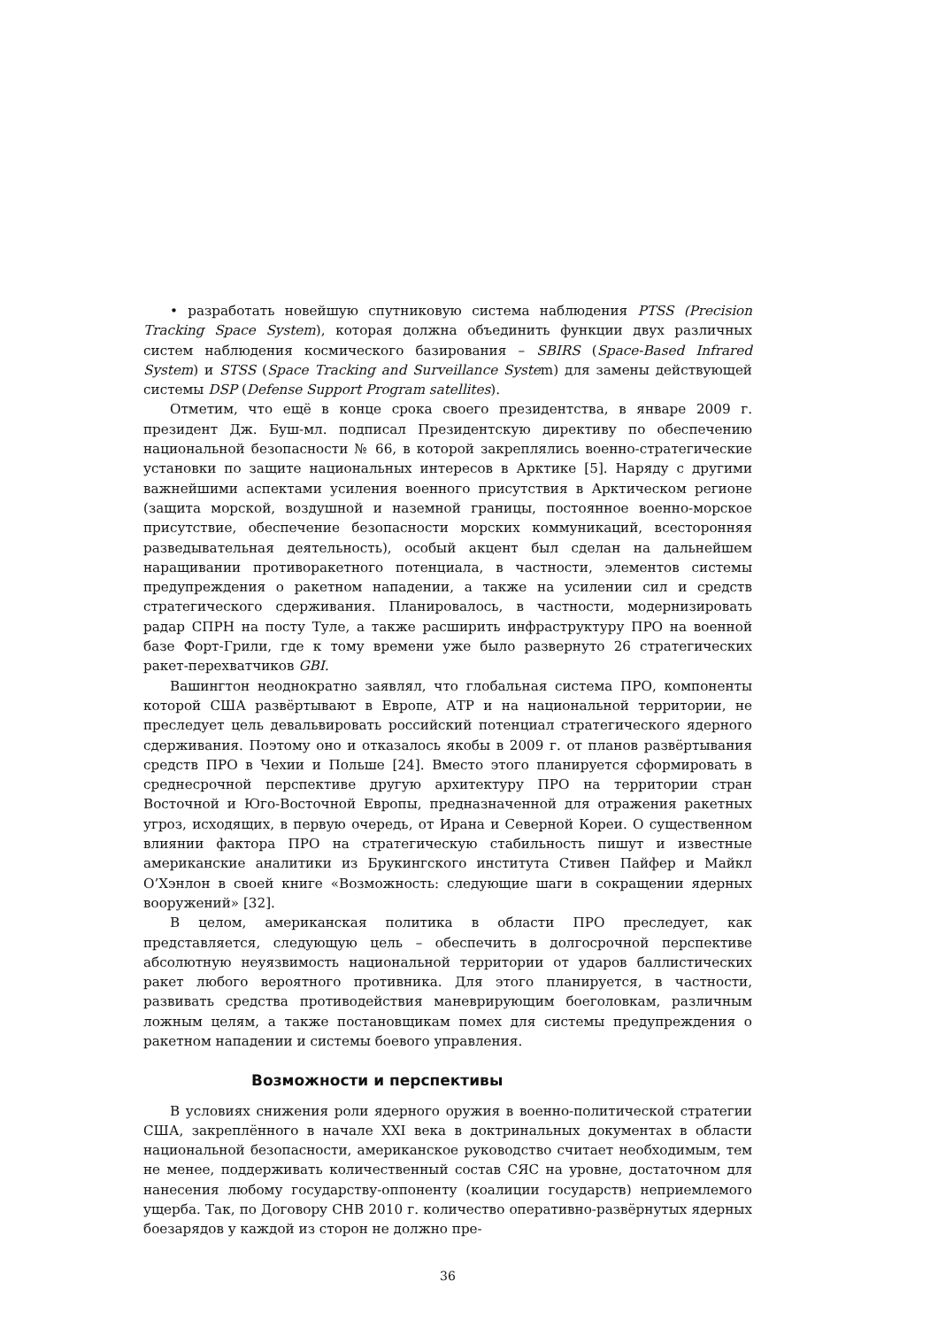• разработать новейшую спутниковую система наблюдения PTSS (Precision Tracking Space System), которая должна объединить функции двух различных систем наблюдения космического базирования – SBIRS (Space-Based Infrared System) и STSS (Space Tracking and Surveillance System) для замены действующей системы DSP (Defense Support Program satellites).
Отметим, что ещё в конце срока своего президентства, в январе 2009 г. президент Дж. Буш-мл. подписал Президентскую директиву по обеспечению национальной безопасности № 66, в которой закреплялись военно-стратегические установки по защите национальных интересов в Арктике [5]. Наряду с другими важнейшими аспектами усиления военного присутствия в Арктическом регионе (защита морской, воздушной и наземной границы, постоянное военно-морское присутствие, обеспечение безопасности морских коммуникаций, всесторонняя разведывательная деятельность), особый акцент был сделан на дальнейшем наращивании противоракетного потенциала, в частности, элементов системы предупреждения о ракетном нападении, а также на усилении сил и средств стратегического сдерживания. Планировалось, в частности, модернизировать радар СПРН на посту Туле, а также расширить инфраструктуру ПРО на военной базе Форт-Грили, где к тому времени уже было развернуто 26 стратегических ракет-перехватчиков GBI.
Вашингтон неоднократно заявлял, что глобальная система ПРО, компоненты которой США развёртывают в Европе, АТР и на национальной территории, не преследует цель девальвировать российский потенциал стратегического ядерного сдерживания. Поэтому оно и отказалось якобы в 2009 г. от планов развёртывания средств ПРО в Чехии и Польше [24]. Вместо этого планируется сформировать в среднесрочной перспективе другую архитектуру ПРО на территории стран Восточной и Юго-Восточной Европы, предназначенной для отражения ракетных угроз, исходящих, в первую очередь, от Ирана и Северной Кореи. О существенном влиянии фактора ПРО на стратегическую стабильность пишут и известные американские аналитики из Брукингского института Стивен Пайфер и Майкл О’Хэнлон в своей книге «Возможность: следующие шаги в сокращении ядерных вооружений» [32].
В целом, американская политика в области ПРО преследует, как представляется, следующую цель – обеспечить в долгосрочной перспективе абсолютную неуязвимость национальной территории от ударов баллистических ракет любого вероятного противника. Для этого планируется, в частности, развивать средства противодействия маневрирующим боеголовкам, различным ложным целям, а также постановщикам помех для системы предупреждения о ракетном нападении и системы боевого управления.
Возможности и перспективы
В условиях снижения роли ядерного оружия в военно-политической стратегии США, закреплённого в начале XXI века в доктринальных документах в области национальной безопасности, американское руководство считает необходимым, тем не менее, поддерживать количественный состав СЯС на уровне, достаточном для нанесения любому государству-оппоненту (коалиции государств) неприемлемого ущерба. Так, по Договору СНВ 2010 г. количество оперативно-развёрнутых ядерных боезарядов у каждой из сторон не должно пре-
36